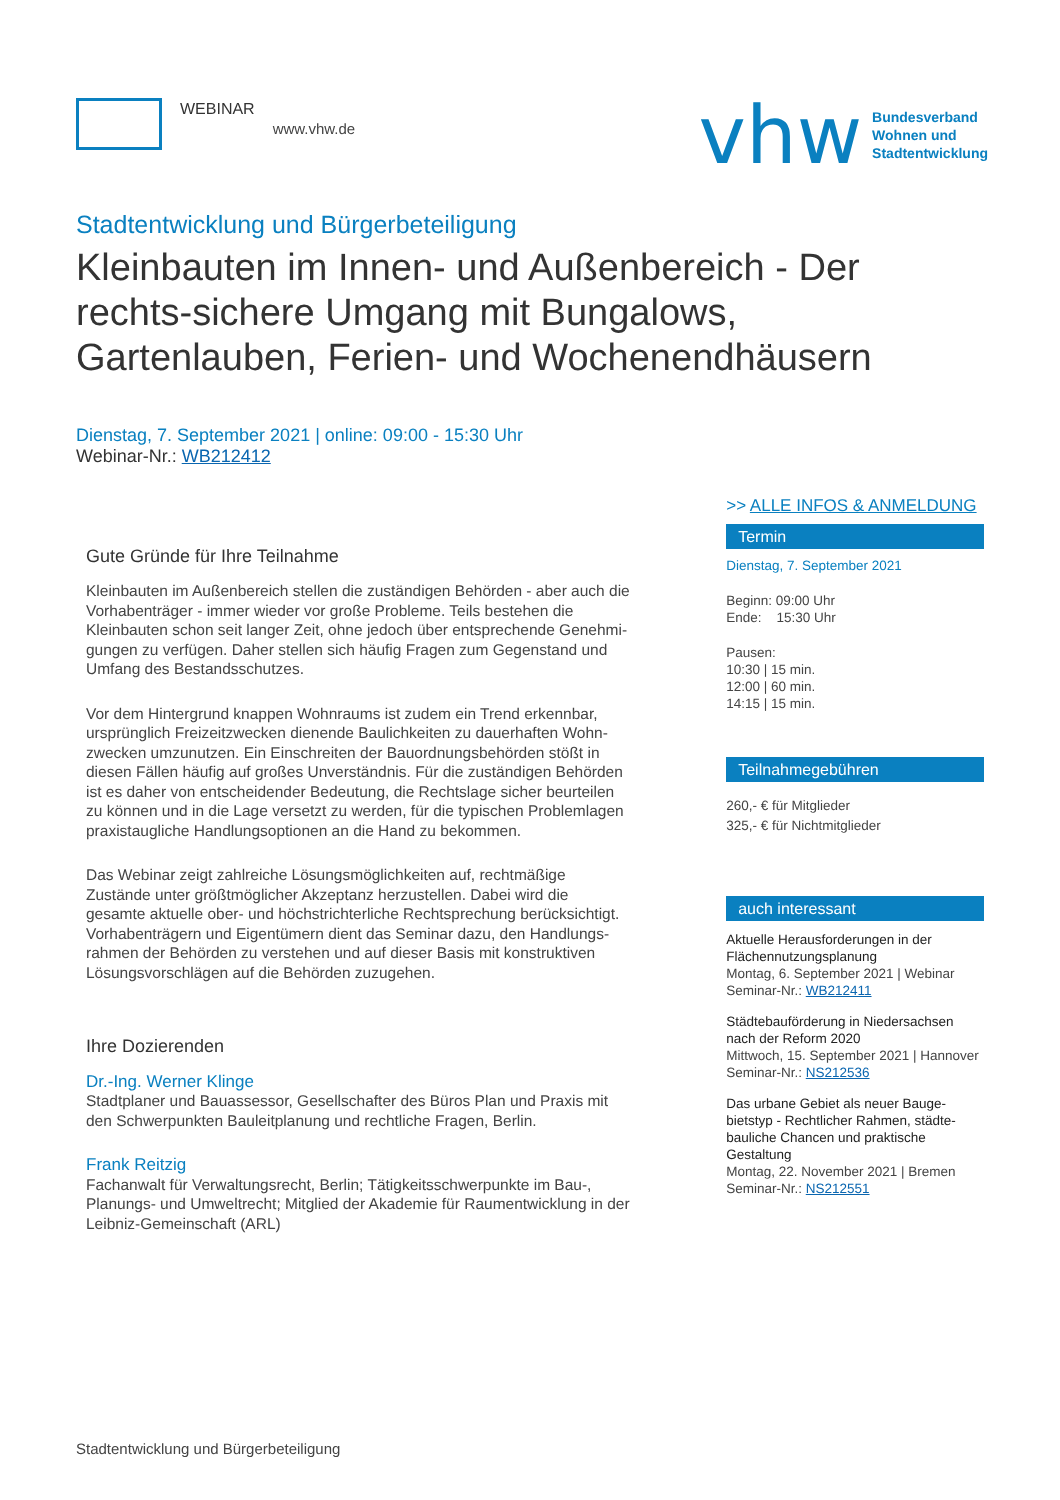WEBINAR
www.vhw.de
vhw Bundesverband
Wohnen und
Stadtentwicklung
Stadtentwicklung und Bürgerbeteiligung
Kleinbauten im Innen- und Außenbereich - Der rechts-sichere Umgang mit Bungalows, Gartenlauben, Ferien- und Wochenendhäusern
Dienstag, 7. September 2021 | online: 09:00 - 15:30 Uhr
Webinar-Nr.: WB212412
Gute Gründe für Ihre Teilnahme
Kleinbauten im Außenbereich stellen die zuständigen Behörden - aber auch die Vorhabenträger - immer wieder vor große Probleme. Teils bestehen die Kleinbauten schon seit langer Zeit, ohne jedoch über entsprechende Genehmi-gungen zu verfügen. Daher stellen sich häufig Fragen zum Gegenstand und Umfang des Bestandsschutzes.
Vor dem Hintergrund knappen Wohnraums ist zudem ein Trend erkennbar, ursprünglich Freizeitzwecken dienende Baulichkeiten zu dauerhaften Wohn-zwecken umzunutzen. Ein Einschreiten der Bauordnungsbehörden stößt in diesen Fällen häufig auf großes Unverständnis. Für die zuständigen Behörden ist es daher von entscheidender Bedeutung, die Rechtslage sicher beurteilen zu können und in die Lage versetzt zu werden, für die typischen Problemlagen praxistaugliche Handlungsoptionen an die Hand zu bekommen.
Das Webinar zeigt zahlreiche Lösungsmöglichkeiten auf, rechtmäßige Zustände unter größtmöglicher Akzeptanz herzustellen. Dabei wird die gesamte aktuelle ober- und höchstrichterliche Rechtsprechung berücksichtigt. Vorhabenträgern und Eigentümern dient das Seminar dazu, den Handlungs-rahmen der Behörden zu verstehen und auf dieser Basis mit konstruktiven Lösungsvorschlägen auf die Behörden zuzugehen.
Ihre Dozierenden
Dr.-Ing. Werner Klinge
Stadtplaner und Bauassessor, Gesellschafter des Büros Plan und Praxis mit den Schwerpunkten Bauleitplanung und rechtliche Fragen, Berlin.
Frank Reitzig
Fachanwalt für Verwaltungsrecht, Berlin; Tätigkeitsschwerpunkte im Bau-, Planungs- und Umweltrecht; Mitglied der Akademie für Raumentwicklung in der Leibniz-Gemeinschaft (ARL)
>> ALLE INFOS & ANMELDUNG
Termin
Dienstag, 7. September 2021
Beginn: 09:00 Uhr
Ende: 15:30 Uhr
Pausen:
10:30 | 15 min.
12:00 | 60 min.
14:15 | 15 min.
Teilnahmegebühren
260,- € für Mitglieder
325,- € für Nichtmitglieder
auch interessant
Aktuelle Herausforderungen in der Flächennutzungsplanung
Montag, 6. September 2021 | Webinar
Seminar-Nr.: WB212411
Städtebauförderung in Niedersachsen nach der Reform 2020
Mittwoch, 15. September 2021 | Hannover
Seminar-Nr.: NS212536
Das urbane Gebiet als neuer Bauge-bietstyp - Rechtlicher Rahmen, städte-bauliche Chancen und praktische Gestaltung
Montag, 22. November 2021 | Bremen
Seminar-Nr.: NS212551
Stadtentwicklung und Bürgerbeteiligung